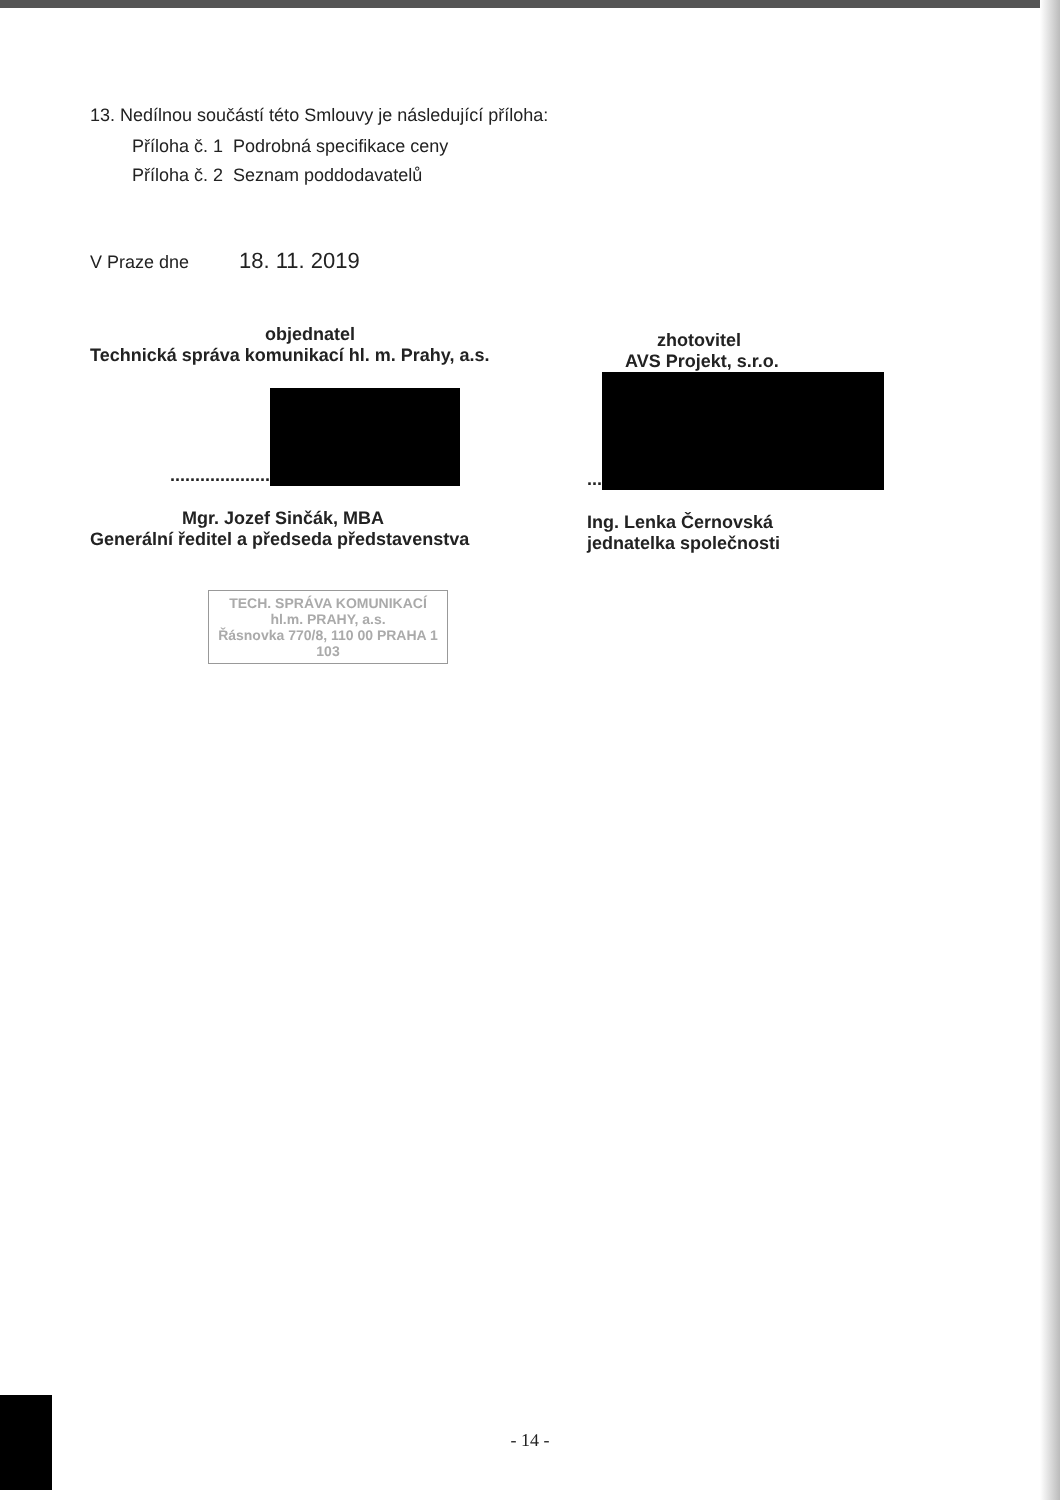13. Nedílnou součástí této Smlouvy je následující příloha:
Příloha č. 1 Podrobná specifikace ceny
Příloha č. 2 Seznam poddodavatelů
V Praze dne 18. 11. 2019
objednatel
Technická správa komunikací hl. m. Prahy, a.s.
....................
Mgr. Jozef Sinčák, MBA
Generální ředitel a předseda představenstva
TECH. SPRÁVA KOMUNIKACÍ
hl.m. PRAHY, a.s.
Řásnovka 770/8, 110 00 PRAHA 1
103
zhotovitel
AVS Projekt, s.r.o.
...
Ing. Lenka Černovská
jednatelka společnosti
- 14 -